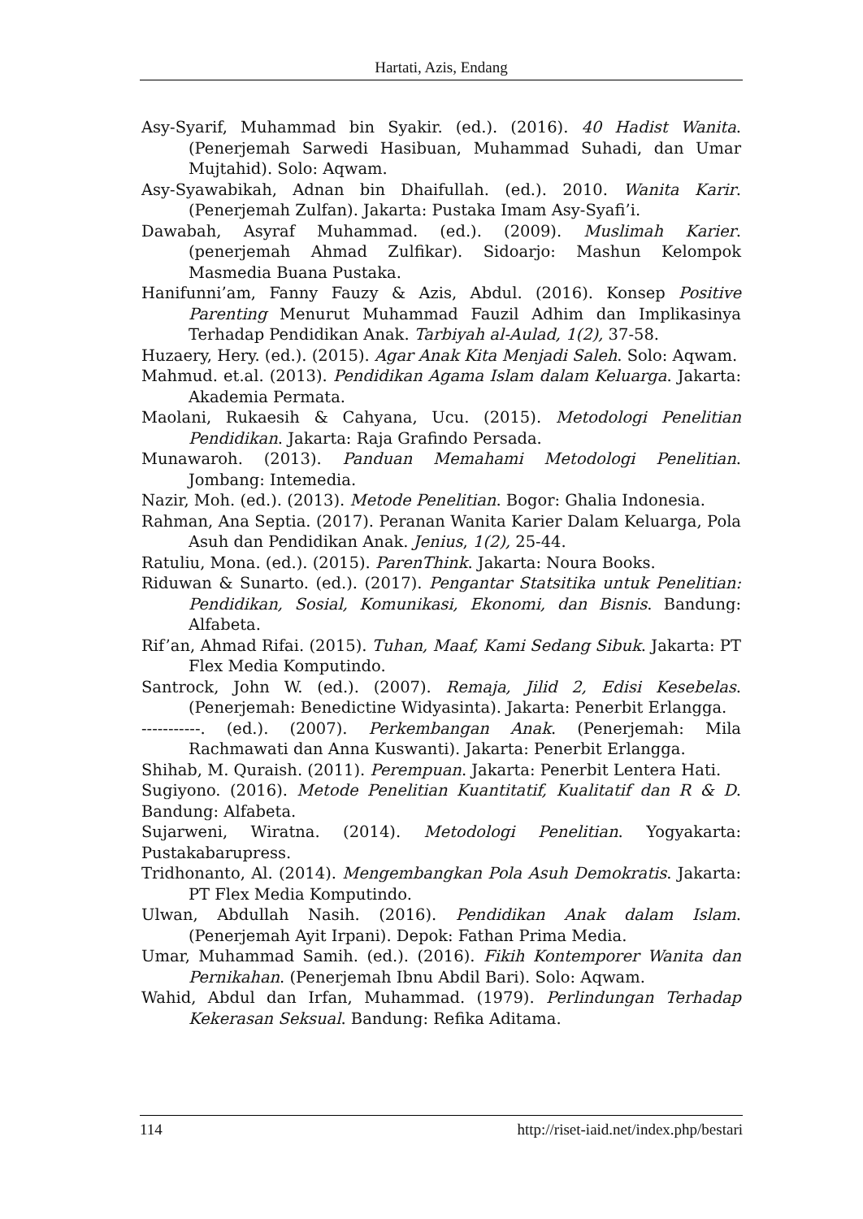Hartati, Azis, Endang
Asy-Syarif, Muhammad bin Syakir. (ed.). (2016). 40 Hadist Wanita. (Penerjemah Sarwedi Hasibuan, Muhammad Suhadi, dan Umar Mujtahid). Solo: Aqwam.
Asy-Syawabikah, Adnan bin Dhaifullah. (ed.). 2010. Wanita Karir. (Penerjemah Zulfan). Jakarta: Pustaka Imam Asy-Syafi’i.
Dawabah, Asyraf Muhammad. (ed.). (2009). Muslimah Karier. (penerjemah Ahmad Zulfikar). Sidoarjo: Mashun Kelompok Masmedia Buana Pustaka.
Hanifunni’am, Fanny Fauzy & Azis, Abdul. (2016). Konsep Positive Parenting Menurut Muhammad Fauzil Adhim dan Implikasinya Terhadap Pendidikan Anak. Tarbiyah al-Aulad, 1(2), 37-58.
Huzaery, Hery. (ed.). (2015). Agar Anak Kita Menjadi Saleh. Solo: Aqwam.
Mahmud. et.al. (2013). Pendidikan Agama Islam dalam Keluarga. Jakarta: Akademia Permata.
Maolani, Rukaesih & Cahyana, Ucu. (2015). Metodologi Penelitian Pendidikan. Jakarta: Raja Grafindo Persada.
Munawaroh. (2013). Panduan Memahami Metodologi Penelitian. Jombang: Intemedia.
Nazir, Moh. (ed.). (2013). Metode Penelitian. Bogor: Ghalia Indonesia.
Rahman, Ana Septia. (2017). Peranan Wanita Karier Dalam Keluarga, Pola Asuh dan Pendidikan Anak. Jenius, 1(2), 25-44.
Ratuliu, Mona. (ed.). (2015). ParenThink. Jakarta: Noura Books.
Riduwan & Sunarto. (ed.). (2017). Pengantar Statsitika untuk Penelitian: Pendidikan, Sosial, Komunikasi, Ekonomi, dan Bisnis. Bandung: Alfabeta.
Rif’an, Ahmad Rifai. (2015). Tuhan, Maaf, Kami Sedang Sibuk. Jakarta: PT Flex Media Komputindo.
Santrock, John W. (ed.). (2007). Remaja, Jilid 2, Edisi Kesebelas. (Penerjemah: Benedictine Widyasinta). Jakarta: Penerbit Erlangga.
-----------. (ed.). (2007). Perkembangan Anak. (Penerjemah: Mila Rachmawati dan Anna Kuswanti). Jakarta: Penerbit Erlangga.
Shihab, M. Quraish. (2011). Perempuan. Jakarta: Penerbit Lentera Hati.
Sugiyono. (2016). Metode Penelitian Kuantitatif, Kualitatif dan R & D. Bandung: Alfabeta.
Sujarweni, Wiratna. (2014). Metodologi Penelitian. Yogyakarta: Pustakabarupress.
Tridhonanto, Al. (2014). Mengembangkan Pola Asuh Demokratis. Jakarta: PT Flex Media Komputindo.
Ulwan, Abdullah Nasih. (2016). Pendidikan Anak dalam Islam. (Penerjemah Ayit Irpani). Depok: Fathan Prima Media.
Umar, Muhammad Samih. (ed.). (2016). Fikih Kontemporer Wanita dan Pernikahan. (Penerjemah Ibnu Abdil Bari). Solo: Aqwam.
Wahid, Abdul dan Irfan, Muhammad. (1979). Perlindungan Terhadap Kekerasan Seksual. Bandung: Refika Aditama.
114 http://riset-iaid.net/index.php/bestari